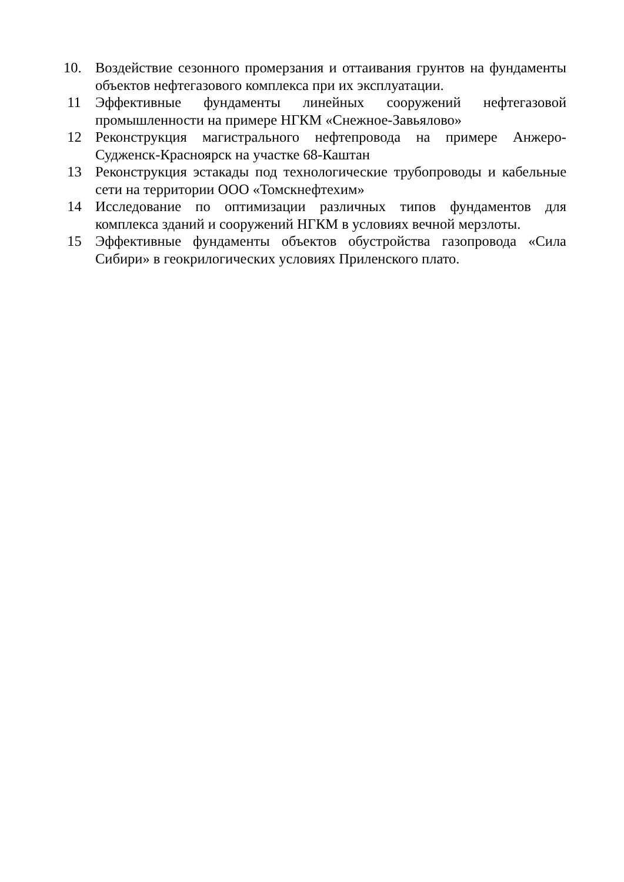10. Воздействие сезонного промерзания и оттаивания грунтов на фундаменты объектов нефтегазового комплекса при их эксплуатации.
11 Эффективные фундаменты линейных сооружений нефтегазовой промышленности на примере НГКМ «Снежное-Завьялово»
12 Реконструкция магистрального нефтепровода на примере Анжеро-Судженск-Красноярск на участке 68-Каштан
13 Реконструкция эстакады под технологические трубопроводы и кабельные сети на территории ООО «Томскнефтехим»
14 Исследование по оптимизации различных типов фундаментов для комплекса зданий и сооружений НГКМ в условиях вечной мерзлоты.
15 Эффективные фундаменты объектов обустройства газопровода «Сила Сибири» в геокрилогических условиях Приленского плато.